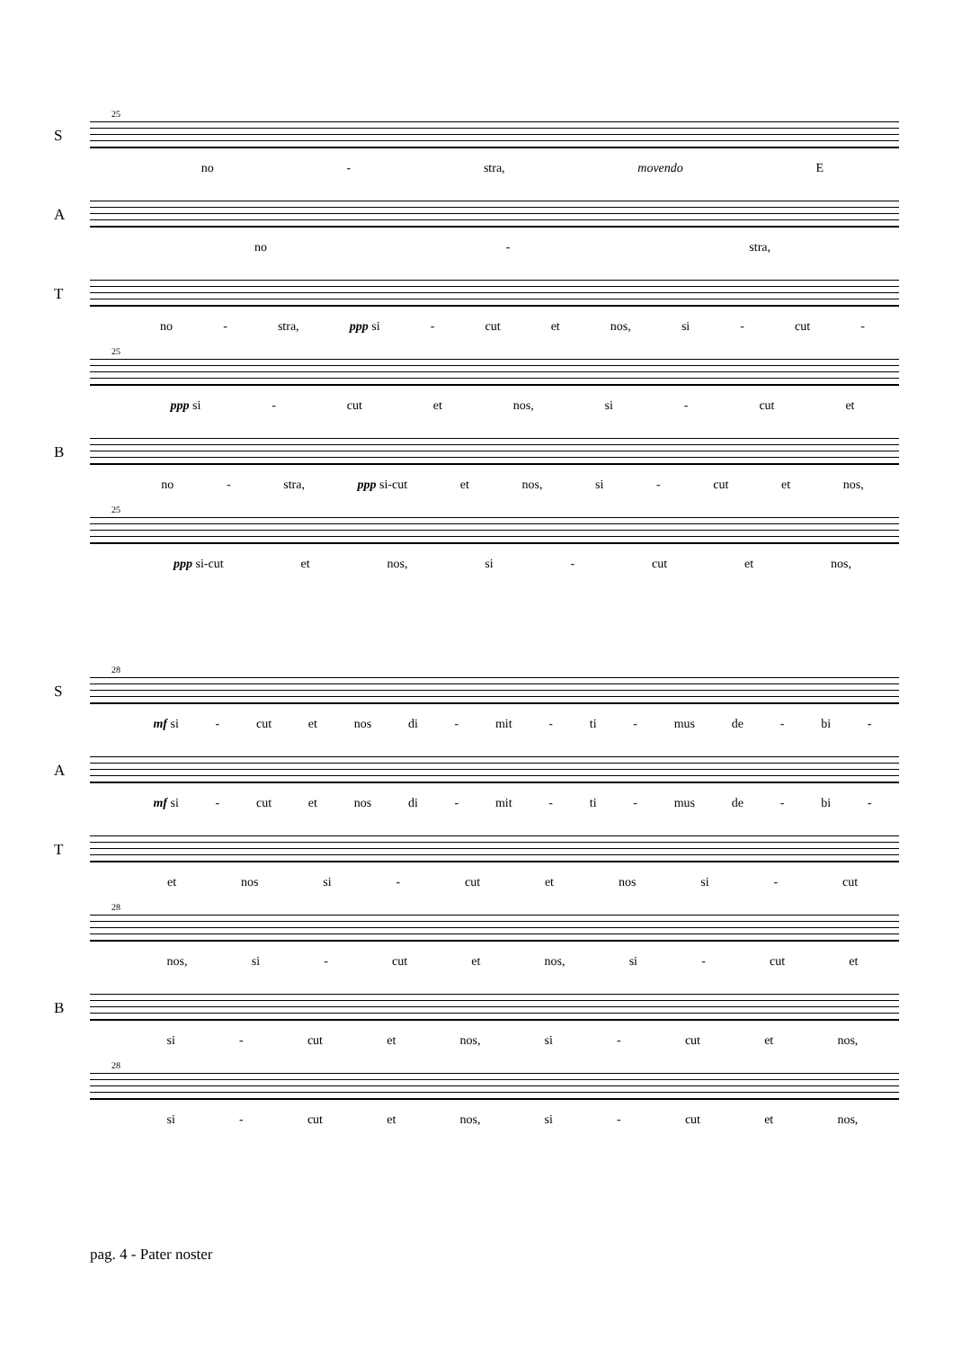25
S
no - stra, movendo E
A
no - stra,
T
no - stra, ppp si - cut et nos, si - cut -
25
ppp si - cut et nos, si - cut et
B
no - stra, ppp si-cut et nos, si - cut et nos,
25
ppp si-cut et nos, si - cut et nos,
28
S
mf si - cut et nos di - mit - ti - mus de - bi -
A
mf si - cut et nos di - mit - ti - mus de - bi -
T
et nos si - cut et nos si - cut
28
nos, si - cut et nos, si - cut et
B
si - cut et nos, si - cut et nos,
28
si - cut et nos, si - cut et nos,
pag. 4 - Pater noster